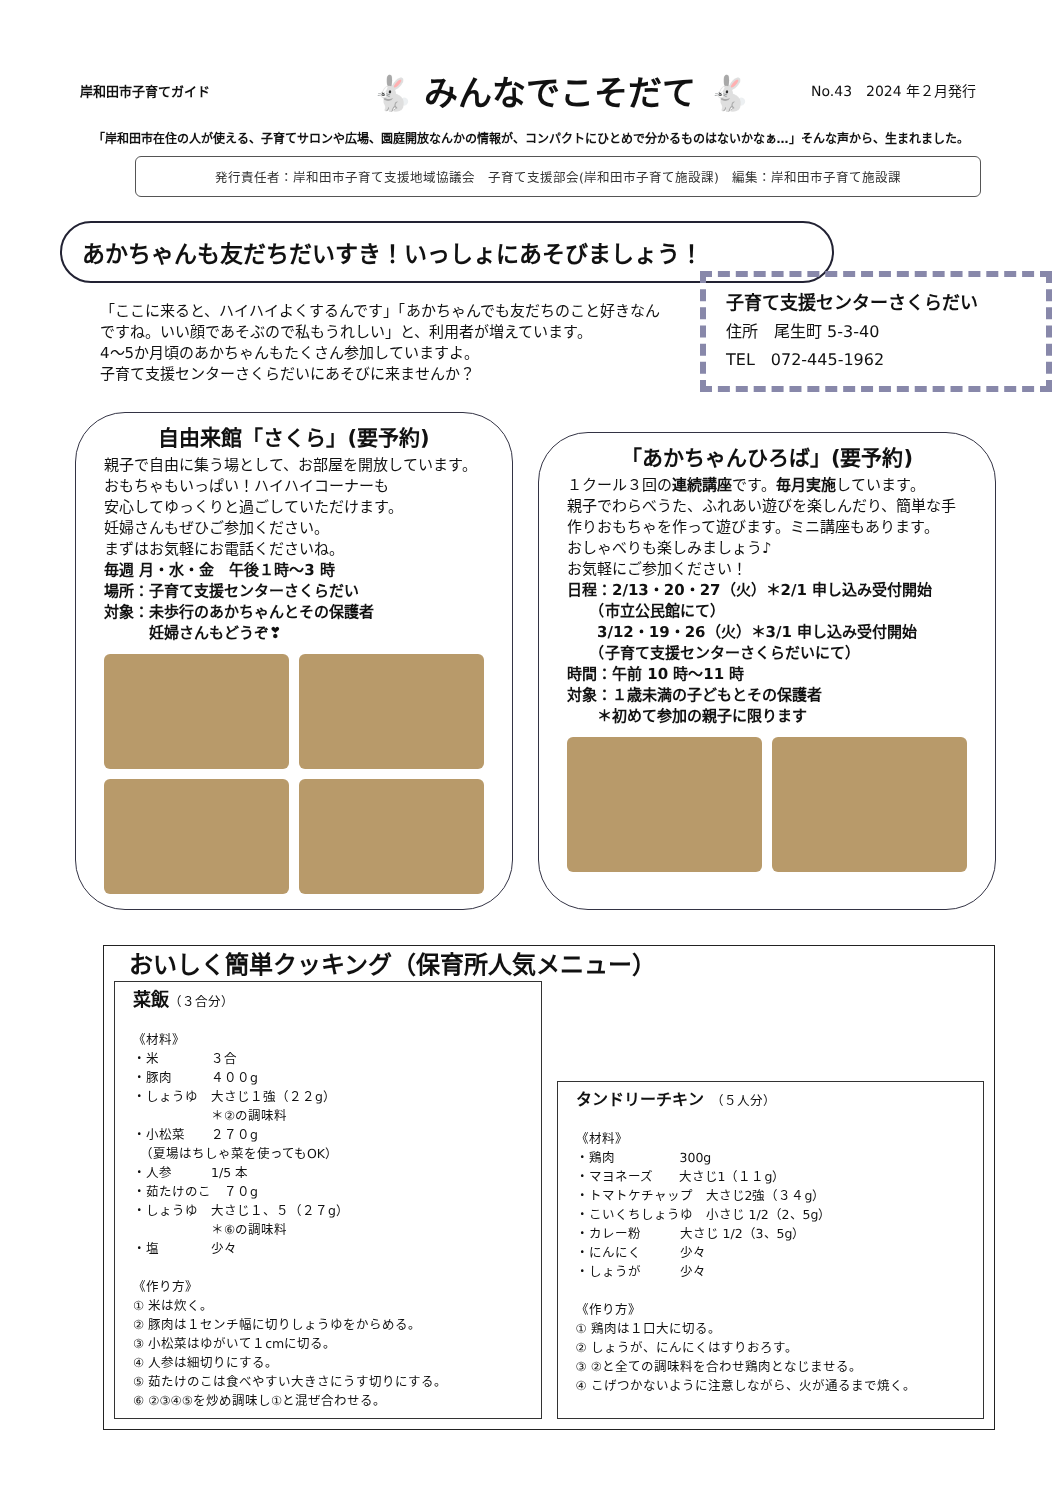岸和田市子育てガイド
🐇 みんなでこそだて 🐇
No.43　2024 年２月発行
「岸和田市在住の人が使える、子育てサロンや広場、園庭開放なんかの情報が、コンパクトにひとめで分かるものはないかなぁ…」そんな声から、生まれました。
発行責任者：岸和田市子育て支援地域協議会　子育て支援部会(岸和田市子育て施設課)　編集：岸和田市子育て施設課
あかちゃんも友だちだいすき！いっしょにあそびましょう！
「ここに来ると、ハイハイよくするんです」「あかちゃんでも友だちのこと好きなんですね。いい顔であそぶので私もうれしい」と、利用者が増えています。
4～5か月頃のあかちゃんもたくさん参加していますよ。
子育て支援センターさくらだいにあそびに来ませんか？
子育て支援センターさくらだい
住所　尾生町 5-3-40
TEL　072-445-1962
自由来館「さくら」(要予約)
親子で自由に集う場として、お部屋を開放しています。
おもちゃもいっぱい！ハイハイコーナーも
安心してゆっくりと過ごしていただけます。
妊婦さんもぜひご参加ください。
まずはお気軽にお電話くださいね。
毎週 月・水・金　午後１時～3 時
場所：子育て支援センターさくらだい
対象：未歩行のあかちゃんとその保護者
　　　妊婦さんもどうぞ❣
「あかちゃんひろば」(要予約)
１クール３回の連続講座です。毎月実施しています。
親子でわらべうた、ふれあい遊びを楽しんだり、簡単な手作りおもちゃを作って遊びます。ミニ講座もあります。
おしゃべりも楽しみましょう♪
お気軽にご参加ください！
日程：2/13・20・27（火）＊2/1 申し込み受付開始
　　（市立公民館にて）
　　3/12・19・26（火）＊3/1 申し込み受付開始
　　（子育て支援センターさくらだいにて）
時間：午前 10 時～11 時
対象：１歳未満の子どもとその保護者
　　＊初めて参加の親子に限ります
おいしく簡単クッキング（保育所人気メニュー）
菜飯（３合分）
《材料》
・米　　　　３合
・豚肉　　　４００g
・しょうゆ　大さじ１強（２２g）
　　　　　　＊②の調味料
・小松菜　　２７０g
　（夏場はちしゃ菜を使ってもOK）
・人参　　　1/5 本
・茹たけのこ　７０g
・しょうゆ　大さじ１、５（２７g）
　　　　　　＊⑥の調味料
・塩　　　　少々
《作り方》
① 米は炊く。
② 豚肉は１センチ幅に切りしょうゆをからめる。
③ 小松菜はゆがいて１cmに切る。
④ 人参は細切りにする。
⑤ 茹たけのこは食べやすい大きさにうす切りにする。
⑥ ②③④⑤を炒め調味し①と混ぜ合わせる。
タンドリーチキン　（５人分）
《材料》
・鶏肉　　　　　300g
・マヨネーズ　　大さじ1（１１g）
・トマトケチャップ　大さじ2強（３４g）
・こいくちしょうゆ　小さじ 1/2（2、5g）
・カレー粉　　　大さじ 1/2（3、5g）
・にんにく　　　少々
・しょうが　　　少々
《作り方》
① 鶏肉は１口大に切る。
② しょうが、にんにくはすりおろす。
③ ②と全ての調味料を合わせ鶏肉となじませる。
④ こげつかないように注意しながら、火が通るまで焼く。